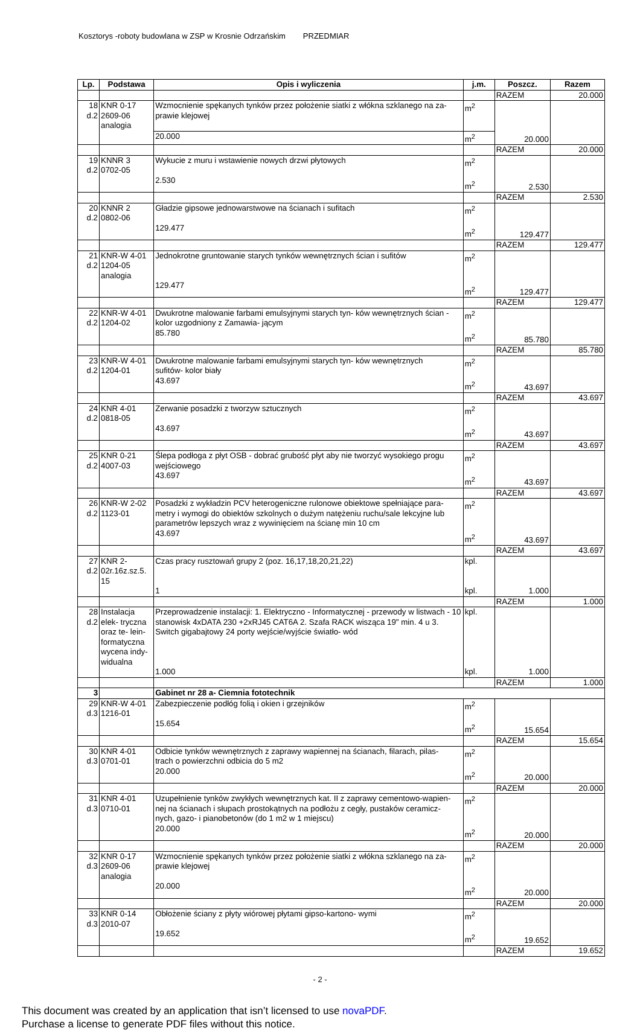Kosztorys -roboty budowlana w ZSP w Krosnie Odrzańskim PRZEDMIAR
| Lp. | Podstawa | Opis i wyliczenia | j.m. | Poszcz. | Razem |
| --- | --- | --- | --- | --- | --- |
| | | | | RAZEM | 20.000 |
| 18 d.2 | KNR 0-17 2609-06 analogia | Wzmocnienie spękanych tynków przez położenie siatki z włókna szklanego na za- prawie klejowej | m<sup>2</sup> | 20.000 | |
| | | 20.000 | m<sup>2</sup> | | |
| | | | | RAZEM | 20.000 |
| 19 d.2 | KNNR 3 0702-05 | Wykucie z muru i wstawienie nowych drzwi płytowych 2.530 | m<sup>2</sup> m<sup>2</sup> | 2.530 | |
| | | | | RAZEM | 2.530 |
| 20 d.2 | KNNR 2 0802-06 | Gładzie gipsowe jednowarstwowe na ścianach i sufitach 129.477 | m<sup>2</sup> m<sup>2</sup> | 129.477 | |
| | | | | RAZEM | 129.477 |
| 21 d.2 | KNR-W 4-01 1204-05 analogia | Jednokrotne gruntowanie starych tynków wewnętrznych ścian i sufitów 129.477 | m<sup>2</sup> m<sup>2</sup> | 129.477 | |
| | | | | RAZEM | 129.477 |
| 22 d.2 | KNR-W 4-01 1204-02 | Dwukrotne malowanie farbami emulsyjnymi starych tyn- ków wewnętrznych ścian - kolor uzgodniony z Zamawia- jącym 85.780 | m<sup>2</sup> m<sup>2</sup> | 85.780 | |
| | | | | RAZEM | 85.780 |
| 23 d.2 | KNR-W 4-01 1204-01 | Dwukrotne malowanie farbami emulsyjnymi starych tyn- ków wewnętrznych sufitów- kolor biały 43.697 | m<sup>2</sup> m<sup>2</sup> | 43.697 | |
| | | | | RAZEM | 43.697 |
| 24 d.2 | KNR 4-01 0818-05 | Zerwanie posadzki z tworzyw sztucznych 43.697 | m<sup>2</sup> m<sup>2</sup> | 43.697 | |
| | | | | RAZEM | 43.697 |
| 25 d.2 | KNR 0-21 4007-03 | Ślepa podłoga z płyt OSB - dobrać grubość płyt aby nie tworzyć wysokiego progu wejściowego 43.697 | m<sup>2</sup> m<sup>2</sup> | 43.697 | |
| | | | | RAZEM | 43.697 |
| 26 d.2 | KNR-W 2-02 1123-01 | Posadzki z wykładzin PCV heterogeniczne rulonowe obiektowe spełniające para-metry i wymogi do obiektów szkolnych o dużym natężeniu ruchu/sale lekcyjne lub parametrów lepszych wraz z wywinięciem na ścianę min 10 cm 43.697 | m<sup>2</sup> m<sup>2</sup> | 43.697 | |
| | | | | RAZEM | 43.697 |
| 27 d.2 | KNR 2- 02r.16z.sz.5. 15 | Czas pracy rusztowań grupy 2 (poz. 16,17,18,20,21,22) 1 | kpl. kpl. | 1.000 | |
| | | | | RAZEM | 1.000 |
| 28 d.2 | Instalacja elek- tryczna oraz te- lein- formatyczna wycena indy- widualna | Przeprowadzenie instalacji: 1. Elektryczno - Informatycznej - przewody w listwach - 10 stanowisk 4xDATA 230 +2xRJ45 CAT6A 2. Szafa RACK wisząca 19" min. 4 u 3. Switch gigabajtowy 24 porty wejście/wyjście światło- wód 1.000 | kpl. kpl. | 1.000 | |
| | | | | RAZEM | 1.000 |
| 3 | | Gabinet nr 28 a- Ciemnia fototechnik | | | |
| 29 d.3 | KNR-W 4-01 1216-01 | Zabezpieczenie podłóg folią i okien i grzejników 15.654 | m<sup>2</sup> m<sup>2</sup> | 15.654 | |
| | | | | RAZEM | 15.654 |
| 30 d.3 | KNR 4-01 0701-01 | Odbicie tynków wewnętrznych z zaprawy wapiennej na ścianach, filarach, pilas- trach o powierzchni odbicia do 5 m2 20.000 | m<sup>2</sup> m<sup>2</sup> | 20.000 | |
| | | | | RAZEM | 20.000 |
| 31 d.3 | KNR 4-01 0710-01 | Uzupełnienie tynków zwykłych wewnętrznych kat. II z zaprawy cementowo-wapien- nej na ścianach i słupach prostokątnych na podłożu z cegły, pustaków ceramicz- nych, gazo- i pianobetonów (do 1 m2 w 1 miejscu) 20.000 | m<sup>2</sup> m<sup>2</sup> | 20.000 | |
| | | | | RAZEM | 20.000 |
| 32 d.3 | KNR 0-17 2609-06 analogia | Wzmocnienie spękanych tynków przez położenie siatki z włókna szklanego na za- prawie klejowej 20.000 | m<sup>2</sup> m<sup>2</sup> | 20.000 | |
| | | | | RAZEM | 20.000 |
| 33 d.3 | KNR 0-14 2010-07 | Obłożenie ściany z płyty wiórowej płytami gipso-kartono- wymi 19.652 | m<sup>2</sup> m<sup>2</sup> | 19.652 | |
| | | | | RAZEM | 19.652 |
- 2 -
This document was created by an application that isn’t licensed to use novaPDF.
Purchase a license to generate PDF files without this notice.